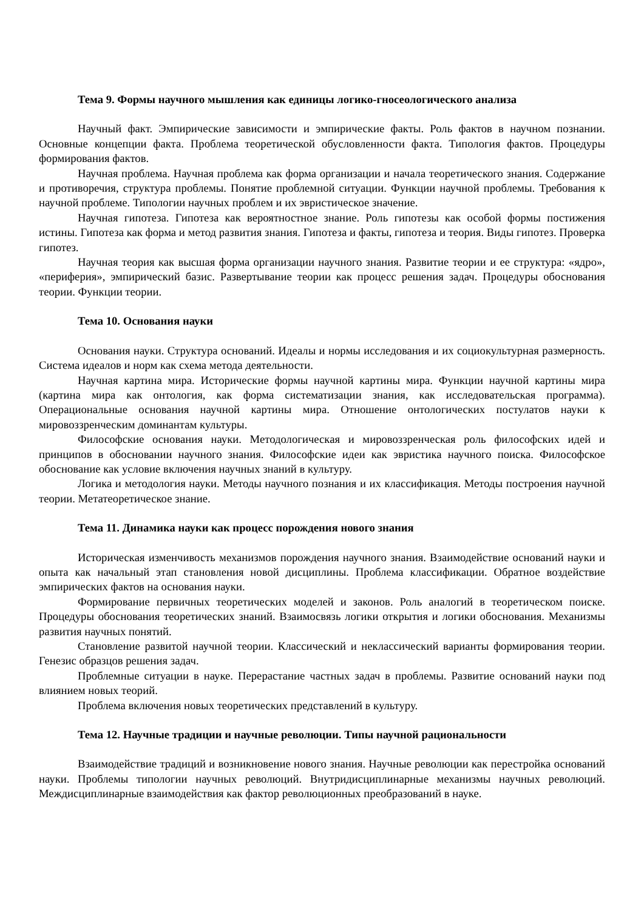Тема 9. Формы научного мышления как единицы логико-гносеологического анализа
Научный факт. Эмпирические зависимости и эмпирические факты. Роль фактов в научном познании. Основные концепции факта. Проблема теоретической обусловленности факта. Типология фактов. Процедуры формирования фактов.
Научная проблема. Научная проблема как форма организации и начала теоретического знания. Содержание и противоречия, структура проблемы. Понятие проблемной ситуации. Функции научной проблемы. Требования к научной проблеме. Типологии научных проблем и их эвристическое значение.
Научная гипотеза. Гипотеза как вероятностное знание. Роль гипотезы как особой формы постижения истины. Гипотеза как форма и метод развития знания. Гипотеза и факты, гипотеза и теория. Виды гипотез. Проверка гипотез.
Научная теория как высшая форма организации научного знания. Развитие теории и ее структура: «ядро», «периферия», эмпирический базис. Развертывание теории как процесс решения задач. Процедуры обоснования теории. Функции теории.
Тема 10. Основания науки
Основания науки. Структура оснований. Идеалы и нормы исследования и их социокультурная размерность. Система идеалов и норм как схема метода деятельности.
Научная картина мира. Исторические формы научной картины мира. Функции научной картины мира (картина мира как онтология, как форма систематизации знания, как исследовательская программа). Операциональные основания научной картины мира. Отношение онтологических постулатов науки к мировоззренческим доминантам культуры.
Философские основания науки. Методологическая и мировоззренческая роль философских идей и принципов в обосновании научного знания. Философские идеи как эвристика научного поиска. Философское обоснование как условие включения научных знаний в культуру.
Логика и методология науки. Методы научного познания и их классификация. Методы построения научной теории. Метатеоретическое знание.
Тема 11. Динамика науки как процесс порождения нового знания
Историческая изменчивость механизмов порождения научного знания. Взаимодействие оснований науки и опыта как начальный этап становления новой дисциплины. Проблема классификации. Обратное воздействие эмпирических фактов на основания науки.
Формирование первичных теоретических моделей и законов. Роль аналогий в теоретическом поиске. Процедуры обоснования теоретических знаний. Взаимосвязь логики открытия и логики обоснования. Механизмы развития научных понятий.
Становление развитой научной теории. Классический и неклассический варианты формирования теории. Генезис образцов решения задач.
Проблемные ситуации в науке. Перерастание частных задач в проблемы. Развитие оснований науки под влиянием новых теорий.
Проблема включения новых теоретических представлений в культуру.
Тема 12. Научные традиции и научные революции. Типы научной рациональности
Взаимодействие традиций и возникновение нового знания. Научные революции как перестройка оснований науки. Проблемы типологии научных революций. Внутридисциплинарные механизмы научных революций. Междисциплинарные взаимодействия как фактор революционных преобразований в науке.